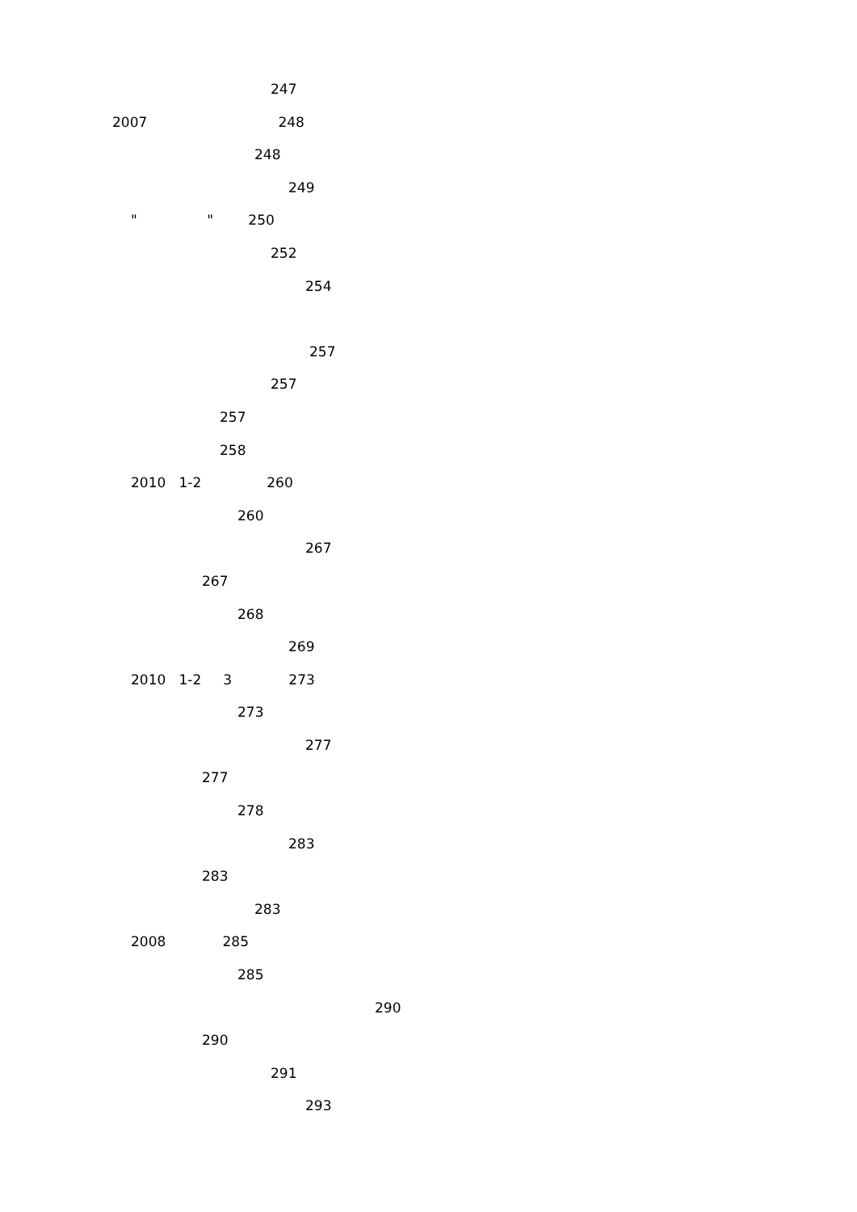247
2007 248
248
249
" " 250
252
254
257
257
257
258
2010 1-2 260
260
267
267
268
269
2010 1-2 3 273
273
277
277
278
283
283
283
2008 285
285
290
290
291
293